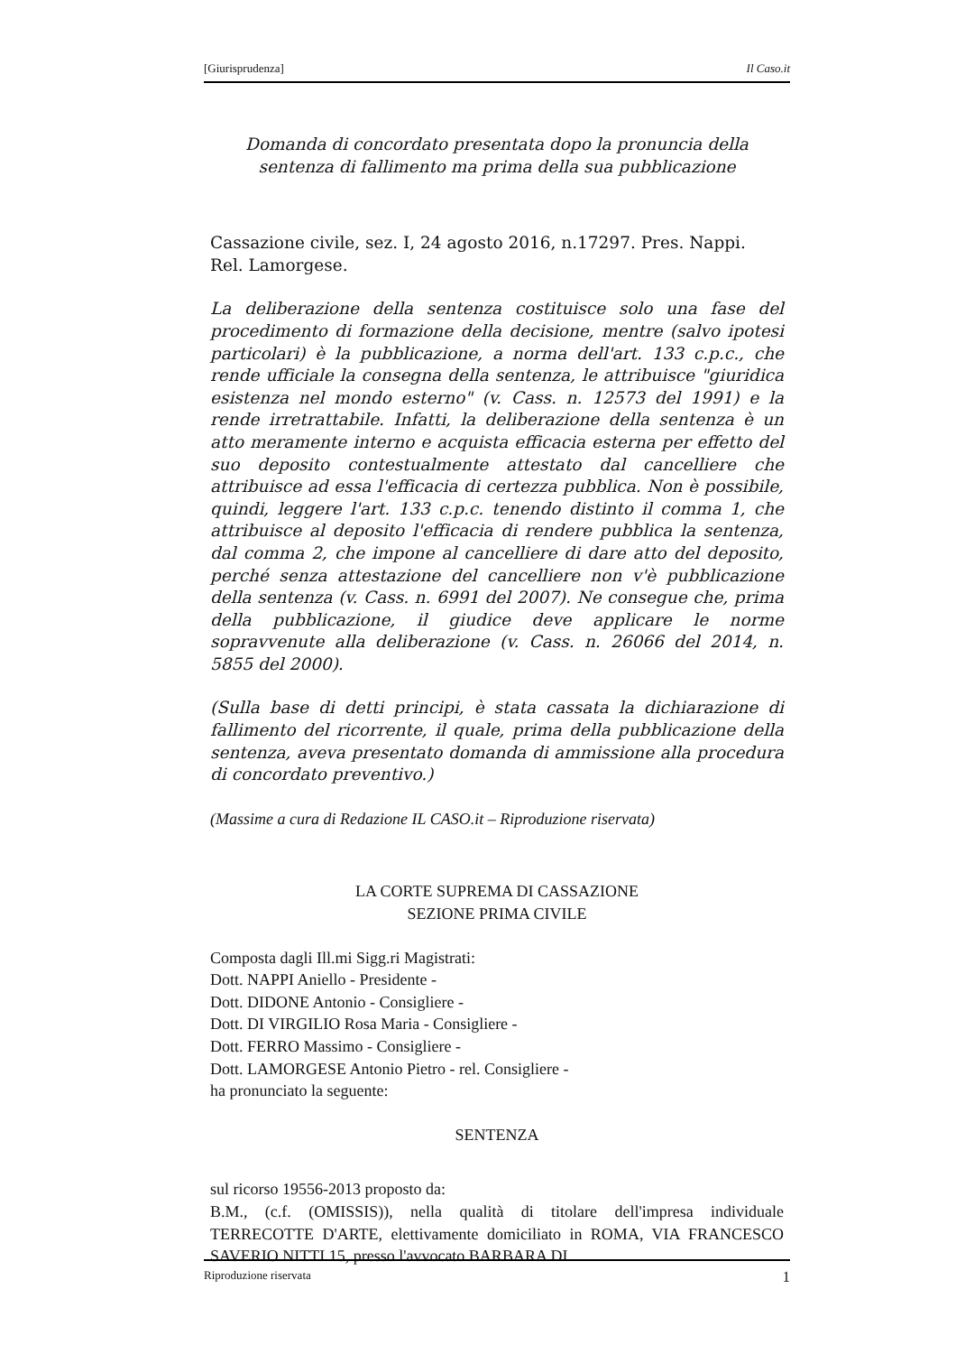[Giurisprudenza] Il Caso.it
Domanda di concordato presentata dopo la pronuncia della sentenza di fallimento ma prima della sua pubblicazione
Cassazione civile, sez. I, 24 agosto 2016, n.17297. Pres. Nappi. Rel. Lamorgese.
La deliberazione della sentenza costituisce solo una fase del procedimento di formazione della decisione, mentre (salvo ipotesi particolari) è la pubblicazione, a norma dell'art. 133 c.p.c., che rende ufficiale la consegna della sentenza, le attribuisce "giuridica esistenza nel mondo esterno" (v. Cass. n. 12573 del 1991) e la rende irretrattabile. Infatti, la deliberazione della sentenza è un atto meramente interno e acquista efficacia esterna per effetto del suo deposito contestualmente attestato dal cancelliere che attribuisce ad essa l'efficacia di certezza pubblica. Non è possibile, quindi, leggere l'art. 133 c.p.c. tenendo distinto il comma 1, che attribuisce al deposito l'efficacia di rendere pubblica la sentenza, dal comma 2, che impone al cancelliere di dare atto del deposito, perché senza attestazione del cancelliere non v'è pubblicazione della sentenza (v. Cass. n. 6991 del 2007). Ne consegue che, prima della pubblicazione, il giudice deve applicare le norme sopravvenute alla deliberazione (v. Cass. n. 26066 del 2014, n. 5855 del 2000).
(Sulla base di detti principi, è stata cassata la dichiarazione di fallimento del ricorrente, il quale, prima della pubblicazione della sentenza, aveva presentato domanda di ammissione alla procedura di concordato preventivo.)
(Massime a cura di Redazione IL CASO.it – Riproduzione riservata)
LA CORTE SUPREMA DI CASSAZIONE
SEZIONE PRIMA CIVILE
Composta dagli Ill.mi Sigg.ri Magistrati:
Dott. NAPPI Aniello - Presidente -
Dott. DIDONE Antonio - Consigliere -
Dott. DI VIRGILIO Rosa Maria - Consigliere -
Dott. FERRO Massimo - Consigliere -
Dott. LAMORGESE Antonio Pietro - rel. Consigliere -
ha pronunciato la seguente:
SENTENZA
sul ricorso 19556-2013 proposto da:
B.M., (c.f. (OMISSIS)), nella qualità di titolare dell'impresa individuale TERRECOTTE D'ARTE, elettivamente domiciliato in ROMA, VIA FRANCESCO SAVERIO NITTI 15, presso l'avvocato BARBARA DI
Riproduzione riservata 1